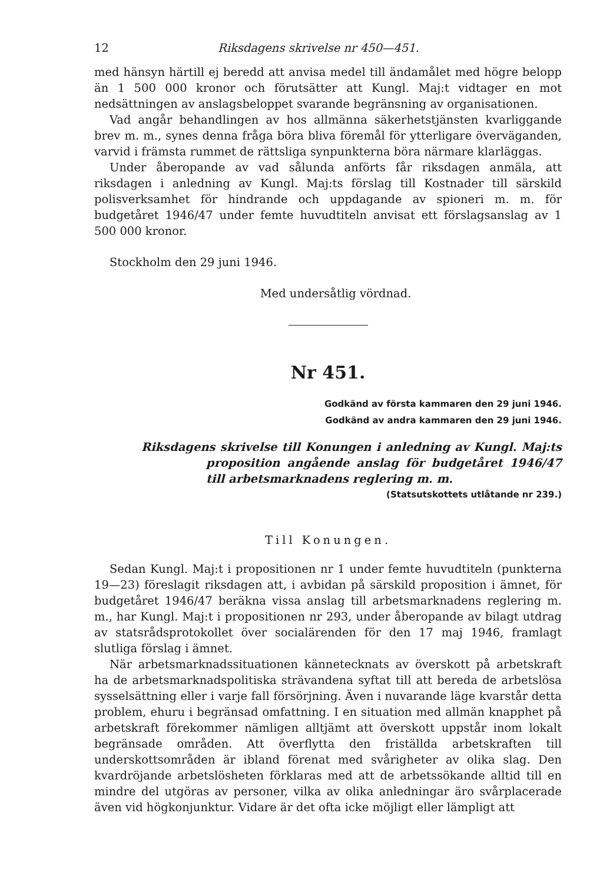12 Riksdagens skrivelse nr 450—451.
med hänsyn härtill ej beredd att anvisa medel till ändamålet med högre belopp än 1 500 000 kronor och förutsätter att Kungl. Maj:t vidtager en mot nedsättningen av anslagsbeloppet svarande begränsning av organisationen.
Vad angår behandlingen av hos allmänna säkerhetstjänsten kvarliggande brev m. m., synes denna fråga böra bliva föremål för ytterligare överväganden, varvid i främsta rummet de rättsliga synpunkterna böra närmare klarläggas.
Under åberopande av vad sålunda anförts får riksdagen anmäla, att riksdagen i anledning av Kungl. Maj:ts förslag till Kostnader till särskild polisverksamhet för hindrande och uppdagande av spioneri m. m. för budgetåret 1946/47 under femte huvudtiteln anvisat ett förslagsanslag av 1 500 000 kronor.
Stockholm den 29 juni 1946.
Med undersåtlig vördnad.
Nr 451.
Godkänd av första kammaren den 29 juni 1946.
Godkänd av andra kammaren den 29 juni 1946.
Riksdagens skrivelse till Konungen i anledning av Kungl. Maj:ts proposition angående anslag för budgetåret 1946/47 till arbetsmarknadens reglering m. m.
(Statsutskottets utlåtande nr 239.)
Till Konungen.
Sedan Kungl. Maj:t i propositionen nr 1 under femte huvudtiteln (punkterna 19—23) föreslagit riksdagen att, i avbidan på särskild proposition i ämnet, för budgetåret 1946/47 beräkna vissa anslag till arbetsmarknadens reglering m. m., har Kungl. Maj:t i propositionen nr 293, under åberopande av bilagt utdrag av statsrådsprotokollet över socialärenden för den 17 maj 1946, framlagt slutliga förslag i ämnet.
När arbetsmarknadssituationen kännetecknats av överskott på arbetskraft ha de arbetsmarknadspolitiska strävandena syftat till att bereda de arbetslösa sysselsättning eller i varje fall försörjning. Även i nuvarande läge kvarstår detta problem, ehuru i begränsad omfattning. I en situation med allmän knapphet på arbetskraft förekommer nämligen alltjämt att överskott uppstår inom lokalt begränsade områden. Att överflytta den friställda arbetskraften till underskottsområden är ibland förenat med svårigheter av olika slag. Den kvardröjande arbetslösheten förklaras med att de arbetssökande alltid till en mindre del utgöras av personer, vilka av olika anledningar äro svårplacerade även vid högkonjunktur. Vidare är det ofta icke möjligt eller lämpligt att